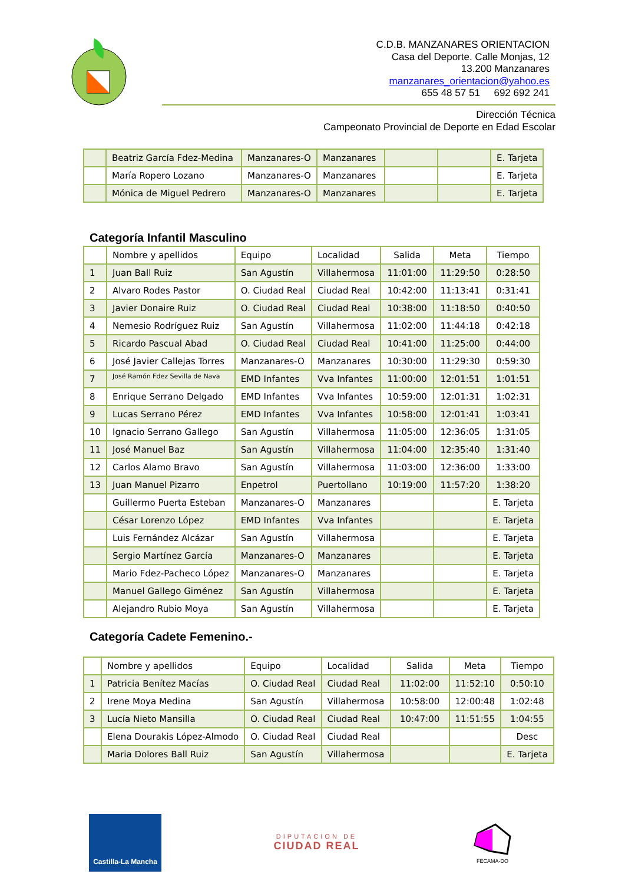C.D.B. MANZANARES ORIENTACION
Casa del Deporte. Calle Monjas, 12
13.200 Manzanares
manzanares_orientacion@yahoo.es
655 48 57 51 692 692 241
Dirección Técnica
Campeonato Provincial de Deporte en Edad Escolar
| | Beatriz García Fdez-Medina | Manzanares-O | Manzanares | | | E. Tarjeta |
| | María Ropero Lozano | Manzanares-O | Manzanares | | | E. Tarjeta |
| | Mónica de Miguel Pedrero | Manzanares-O | Manzanares | | | E. Tarjeta |
Categoría Infantil Masculino
| | Nombre y apellidos | Equipo | Localidad | Salida | Meta | Tiempo |
| 1 | Juan Ball Ruiz | San Agustín | Villahermosa | 11:01:00 | 11:29:50 | 0:28:50 |
| 2 | Alvaro Rodes Pastor | O. Ciudad Real | Ciudad Real | 10:42:00 | 11:13:41 | 0:31:41 |
| 3 | Javier Donaire Ruiz | O. Ciudad Real | Ciudad Real | 10:38:00 | 11:18:50 | 0:40:50 |
| 4 | Nemesio Rodríguez Ruiz | San Agustín | Villahermosa | 11:02:00 | 11:44:18 | 0:42:18 |
| 5 | Ricardo Pascual Abad | O. Ciudad Real | Ciudad Real | 10:41:00 | 11:25:00 | 0:44:00 |
| 6 | José Javier Callejas Torres | Manzanares-O | Manzanares | 10:30:00 | 11:29:30 | 0:59:30 |
| 7 | José Ramón Fdez Sevilla de Nava | EMD Infantes | Vva Infantes | 11:00:00 | 12:01:51 | 1:01:51 |
| 8 | Enrique Serrano Delgado | EMD Infantes | Vva Infantes | 10:59:00 | 12:01:31 | 1:02:31 |
| 9 | Lucas Serrano Pérez | EMD Infantes | Vva Infantes | 10:58:00 | 12:01:41 | 1:03:41 |
| 10 | Ignacio Serrano Gallego | San Agustín | Villahermosa | 11:05:00 | 12:36:05 | 1:31:05 |
| 11 | José Manuel Baz | San Agustín | Villahermosa | 11:04:00 | 12:35:40 | 1:31:40 |
| 12 | Carlos Alamo Bravo | San Agustín | Villahermosa | 11:03:00 | 12:36:00 | 1:33:00 |
| 13 | Juan Manuel Pizarro | Enpetrol | Puertollano | 10:19:00 | 11:57:20 | 1:38:20 |
| | Guillermo Puerta Esteban | Manzanares-O | Manzanares | | | E. Tarjeta |
| | César Lorenzo López | EMD Infantes | Vva Infantes | | | E. Tarjeta |
| | Luis Fernández Alcázar | San Agustín | Villahermosa | | | E. Tarjeta |
| | Sergio Martínez García | Manzanares-O | Manzanares | | | E. Tarjeta |
| | Mario Fdez-Pacheco López | Manzanares-O | Manzanares | | | E. Tarjeta |
| | Manuel Gallego Giménez | San Agustín | Villahermosa | | | E. Tarjeta |
| | Alejandro Rubio Moya | San Agustín | Villahermosa | | | E. Tarjeta |
Categoría Cadete Femenino.-
| | Nombre y apellidos | Equipo | Localidad | Salida | Meta | Tiempo |
| 1 | Patricia Benítez Macías | O. Ciudad Real | Ciudad Real | 11:02:00 | 11:52:10 | 0:50:10 |
| 2 | Irene Moya Medina | San Agustín | Villahermosa | 10:58:00 | 12:00:48 | 1:02:48 |
| 3 | Lucía Nieto Mansilla | O. Ciudad Real | Ciudad Real | 10:47:00 | 11:51:55 | 1:04:55 |
| | Elena Dourakis López-Almodo | O. Ciudad Real | Ciudad Real | | | Desc |
| | Maria Dolores Ball Ruiz | San Agustín | Villahermosa | | | E. Tarjeta |
Castilla-La Mancha
DIPUTACION DE
CIUDAD REAL
FECAMA-DO